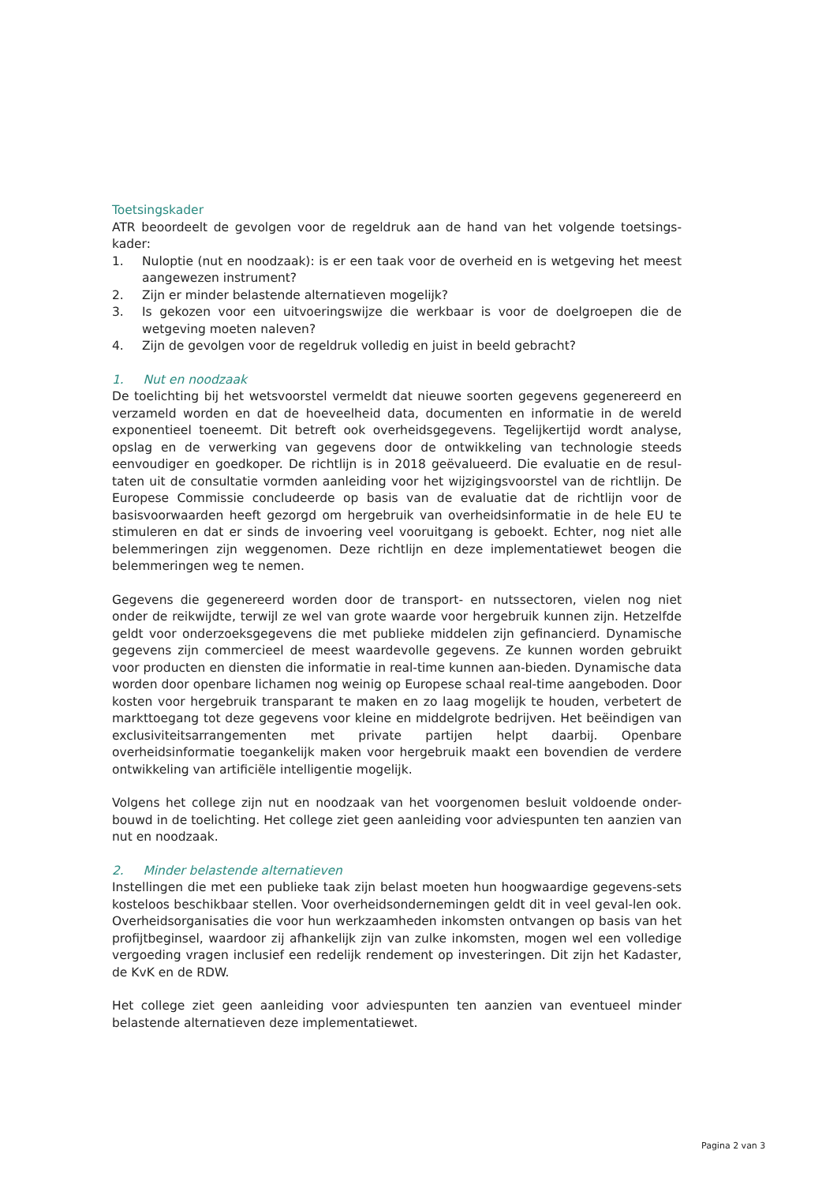Toetsingskader
ATR beoordeelt de gevolgen voor de regeldruk aan de hand van het volgende toetsings-kader:
1. Nuloptie (nut en noodzaak): is er een taak voor de overheid en is wetgeving het meest aangewezen instrument?
2. Zijn er minder belastende alternatieven mogelijk?
3. Is gekozen voor een uitvoeringswijze die werkbaar is voor de doelgroepen die de wetgeving moeten naleven?
4. Zijn de gevolgen voor de regeldruk volledig en juist in beeld gebracht?
1. Nut en noodzaak
De toelichting bij het wetsvoorstel vermeldt dat nieuwe soorten gegevens gegenereerd en verzameld worden en dat de hoeveelheid data, documenten en informatie in de wereld exponentieel toeneemt. Dit betreft ook overheidsgegevens. Tegelijkertijd wordt analyse, opslag en de verwerking van gegevens door de ontwikkeling van technologie steeds eenvoudiger en goedkoper. De richtlijn is in 2018 geëvalueerd. Die evaluatie en de resul-taten uit de consultatie vormden aanleiding voor het wijzigingsvoorstel van de richtlijn. De Europese Commissie concludeerde op basis van de evaluatie dat de richtlijn voor de basisvoorwaarden heeft gezorgd om hergebruik van overheidsinformatie in de hele EU te stimuleren en dat er sinds de invoering veel vooruitgang is geboekt. Echter, nog niet alle belemmeringen zijn weggenomen. Deze richtlijn en deze implementatiewet beogen die belemmeringen weg te nemen.
Gegevens die gegenereerd worden door de transport- en nutssectoren, vielen nog niet onder de reikwijdte, terwijl ze wel van grote waarde voor hergebruik kunnen zijn. Hetzelfde geldt voor onderzoeksgegevens die met publieke middelen zijn gefinancierd. Dynamische gegevens zijn commercieel de meest waardevolle gegevens. Ze kunnen worden gebruikt voor producten en diensten die informatie in real-time kunnen aan-bieden. Dynamische data worden door openbare lichamen nog weinig op Europese schaal real-time aangeboden. Door kosten voor hergebruik transparant te maken en zo laag mogelijk te houden, verbetert de markttoegang tot deze gegevens voor kleine en middelgrote bedrijven. Het beëindigen van exclusiviteitsarrangementen met private partijen helpt daarbij. Openbare overheidsinformatie toegankelijk maken voor hergebruik maakt een bovendien de verdere ontwikkeling van artificiële intelligentie mogelijk.
Volgens het college zijn nut en noodzaak van het voorgenomen besluit voldoende onder-bouwd in de toelichting. Het college ziet geen aanleiding voor adviespunten ten aanzien van nut en noodzaak.
2. Minder belastende alternatieven
Instellingen die met een publieke taak zijn belast moeten hun hoogwaardige gegevens-sets kosteloos beschikbaar stellen. Voor overheidsondernemingen geldt dit in veel geval-len ook. Overheidsorganisaties die voor hun werkzaamheden inkomsten ontvangen op basis van het profijtbeginsel, waardoor zij afhankelijk zijn van zulke inkomsten, mogen wel een volledige vergoeding vragen inclusief een redelijk rendement op investeringen. Dit zijn het Kadaster, de KvK en de RDW.
Het college ziet geen aanleiding voor adviespunten ten aanzien van eventueel minder belastende alternatieven deze implementatiewet.
Pagina 2 van 3